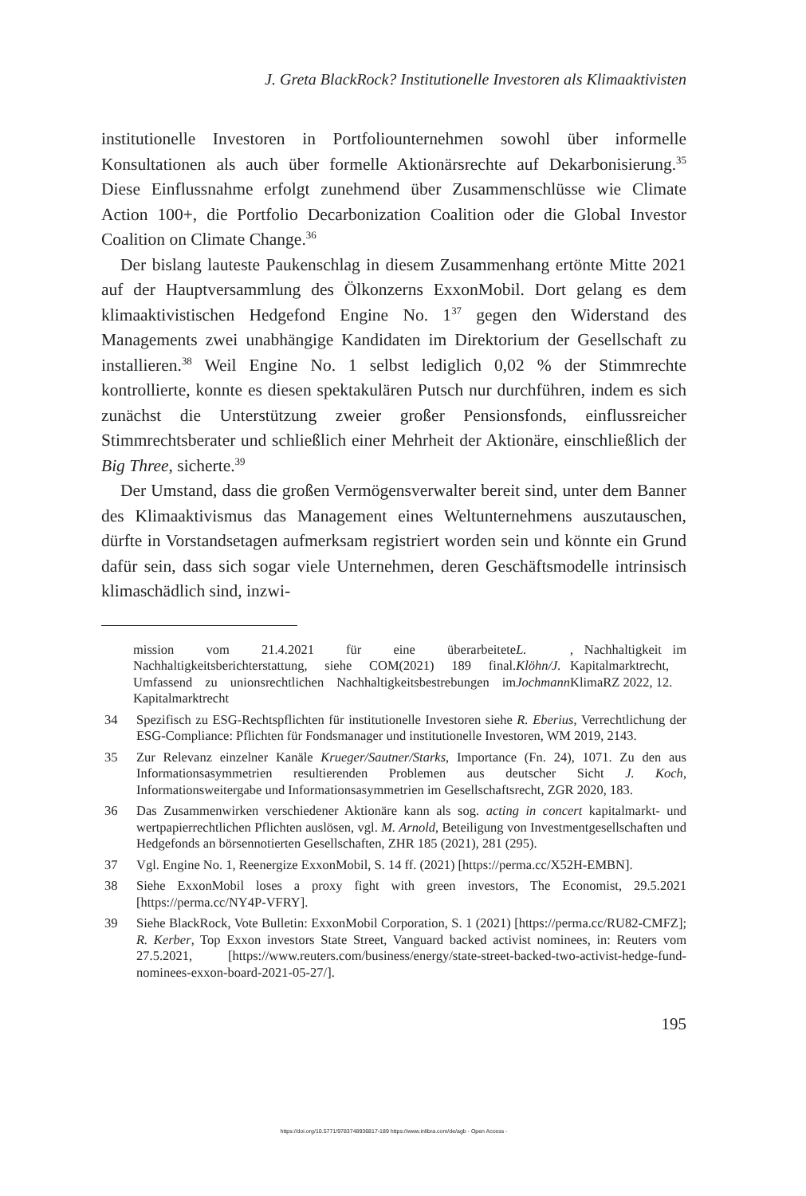J. Greta BlackRock? Institutionelle Investoren als Klimaaktivisten
institutionelle Investoren in Portfoliounternehmen sowohl über informelle Konsultationen als auch über formelle Aktionärsrechte auf Dekarbonisierung.<sup>35</sup> Diese Einflussnahme erfolgt zunehmend über Zusammenschlüsse wie Climate Action 100+, die Portfolio Decarbonization Coalition oder die Global Investor Coalition on Climate Change.<sup>36</sup>
Der bislang lauteste Paukenschlag in diesem Zusammenhang ertönte Mitte 2021 auf der Hauptversammlung des Ölkonzerns ExxonMobil. Dort gelang es dem klimaaktivistischen Hedgefond Engine No. 1<sup>37</sup> gegen den Widerstand des Managements zwei unabhängige Kandidaten im Direktorium der Gesellschaft zu installieren.<sup>38</sup> Weil Engine No. 1 selbst lediglich 0,02 % der Stimmrechte kontrollierte, konnte es diesen spektakulären Putsch nur durchführen, indem es sich zunächst die Unterstützung zweier großer Pensionsfonds, einflussreicher Stimmrechtsberater und schließlich einer Mehrheit der Aktionäre, einschließlich der Big Three, sicherte.<sup>39</sup>
Der Umstand, dass die großen Vermögensverwalter bereit sind, unter dem Banner des Klimaaktivismus das Management eines Weltunternehmens auszutauschen, dürfte in Vorstandsetagen aufmerksam registriert worden sein und könnte ein Grund dafür sein, dass sich sogar viele Unternehmen, deren Geschäftsmodelle intrinsisch klimaschädlich sind, inzwi-
mission vom 21.4.2021 für eine überarbeitete Nachhaltigkeitsberichterstattung, siehe COM(2021) 189 final. Umfassend zu unionsrechtlichen Nachhaltigkeitsbestrebungen im Kapitalmarktrecht L. Klöhn/J. Jochmann, Nachhaltigkeit im Kapitalmarktrecht, KlimaRZ 2022, 12.
34 Spezifisch zu ESG-Rechtspflichten für institutionelle Investoren siehe R. Eberius, Verrechtlichung der ESG-Compliance: Pflichten für Fondsmanager und institutionelle Investoren, WM 2019, 2143.
35 Zur Relevanz einzelner Kanäle Krueger/Sautner/Starks, Importance (Fn. 24), 1071. Zu den aus Informationsasymmetrien resultierenden Problemen aus deutscher Sicht J. Koch, Informationsweitergabe und Informationsasymmetrien im Gesellschaftsrecht, ZGR 2020, 183.
36 Das Zusammenwirken verschiedener Aktionäre kann als sog. acting in concert kapitalmarkt- und wertpapierrechtlichen Pflichten auslösen, vgl. M. Arnold, Beteiligung von Investmentgesellschaften und Hedgefonds an börsennotierten Gesellschaften, ZHR 185 (2021), 281 (295).
37 Vgl. Engine No. 1, Reenergize ExxonMobil, S. 14 ff. (2021) [https://perma.cc/X52H-EMBN].
38 Siehe ExxonMobil loses a proxy fight with green investors, The Economist, 29.5.2021 [https://perma.cc/NY4P-VFRY].
39 Siehe BlackRock, Vote Bulletin: ExxonMobil Corporation, S. 1 (2021) [https://perma.cc/RU82-CMFZ]; R. Kerber, Top Exxon investors State Street, Vanguard backed activist nominees, in: Reuters vom 27.5.2021, [https://www.reuters.com/business/energy/state-street-backed-two-activist-hedge-fund-nominees-exxon-board-2021-05-27/].
195
https://doi.org/10.5771/9783748936817-189 https://www.inlibra.com/de/agb - Open Access -